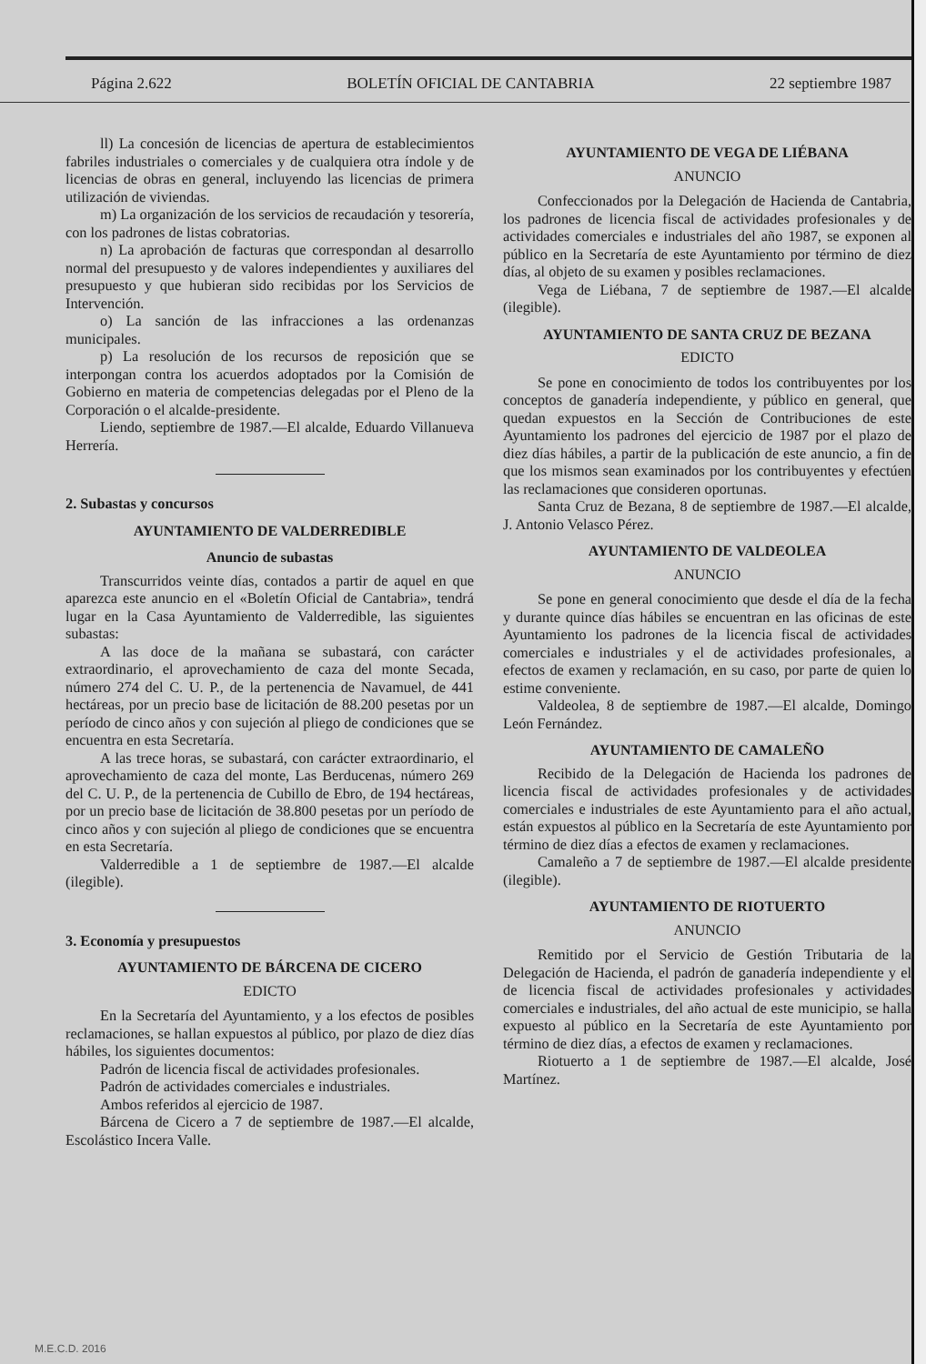Página 2.622 BOLETÍN OFICIAL DE CANTABRIA 22 septiembre 1987
ll) La concesión de licencias de apertura de establecimientos fabriles industriales o comerciales y de cualquiera otra índole y de licencias de obras en general, incluyendo las licencias de primera utilización de viviendas.
m) La organización de los servicios de recaudación y tesorería, con los padrones de listas cobratorias.
n) La aprobación de facturas que correspondan al desarrollo normal del presupuesto y de valores independientes y auxiliares del presupuesto y que hubieran sido recibidas por los Servicios de Intervención.
o) La sanción de las infracciones a las ordenanzas municipales.
p) La resolución de los recursos de reposición que se interpongan contra los acuerdos adoptados por la Comisión de Gobierno en materia de competencias delegadas por el Pleno de la Corporación o el alcalde-presidente.
Liendo, septiembre de 1987.—El alcalde, Eduardo Villanueva Herrería.
2. Subastas y concursos
AYUNTAMIENTO DE VALDERREDIBLE
Anuncio de subastas
Transcurridos veinte días, contados a partir de aquel en que aparezca este anuncio en el «Boletín Oficial de Cantabria», tendrá lugar en la Casa Ayuntamiento de Valderredible, las siguientes subastas:
A las doce de la mañana se subastará, con carácter extraordinario, el aprovechamiento de caza del monte Secada, número 274 del C. U. P., de la pertenencia de Navamuel, de 441 hectáreas, por un precio base de licitación de 88.200 pesetas por un período de cinco años y con sujeción al pliego de condiciones que se encuentra en esta Secretaría.
A las trece horas, se subastará, con carácter extraordinario, el aprovechamiento de caza del monte, Las Berducenas, número 269 del C. U. P., de la pertenencia de Cubillo de Ebro, de 194 hectáreas, por un precio base de licitación de 38.800 pesetas por un período de cinco años y con sujeción al pliego de condiciones que se encuentra en esta Secretaría.
Valderredible a 1 de septiembre de 1987.—El alcalde (ilegible).
3. Economía y presupuestos
AYUNTAMIENTO DE BÁRCENA DE CICERO
EDICTO
En la Secretaría del Ayuntamiento, y a los efectos de posibles reclamaciones, se hallan expuestos al público, por plazo de diez días hábiles, los siguientes documentos:
Padrón de licencia fiscal de actividades profesionales.
Padrón de actividades comerciales e industriales.
Ambos referidos al ejercicio de 1987.
Bárcena de Cicero a 7 de septiembre de 1987.—El alcalde, Escolástico Incera Valle.
AYUNTAMIENTO DE VEGA DE LIÉBANA
ANUNCIO
Confeccionados por la Delegación de Hacienda de Cantabria, los padrones de licencia fiscal de actividades profesionales y de actividades comerciales e industriales del año 1987, se exponen al público en la Secretaría de este Ayuntamiento por término de diez días, al objeto de su examen y posibles reclamaciones.
Vega de Liébana, 7 de septiembre de 1987.—El alcalde (ilegible).
AYUNTAMIENTO DE SANTA CRUZ DE BEZANA
EDICTO
Se pone en conocimiento de todos los contribuyentes por los conceptos de ganadería independiente, y público en general, que quedan expuestos en la Sección de Contribuciones de este Ayuntamiento los padrones del ejercicio de 1987 por el plazo de diez días hábiles, a partir de la publicación de este anuncio, a fin de que los mismos sean examinados por los contribuyentes y efectúen las reclamaciones que consideren oportunas.
Santa Cruz de Bezana, 8 de septiembre de 1987.—El alcalde, J. Antonio Velasco Pérez.
AYUNTAMIENTO DE VALDEOLEA
ANUNCIO
Se pone en general conocimiento que desde el día de la fecha y durante quince días hábiles se encuentran en las oficinas de este Ayuntamiento los padrones de la licencia fiscal de actividades comerciales e industriales y el de actividades profesionales, a efectos de examen y reclamación, en su caso, por parte de quien lo estime conveniente.
Valdeolea, 8 de septiembre de 1987.—El alcalde, Domingo León Fernández.
AYUNTAMIENTO DE CAMALEÑO
Recibido de la Delegación de Hacienda los padrones de licencia fiscal de actividades profesionales y de actividades comerciales e industriales de este Ayuntamiento para el año actual, están expuestos al público en la Secretaría de este Ayuntamiento por término de diez días a efectos de examen y reclamaciones.
Camaleño a 7 de septiembre de 1987.—El alcalde presidente (ilegible).
AYUNTAMIENTO DE RIOTUERTO
ANUNCIO
Remitido por el Servicio de Gestión Tributaria de la Delegación de Hacienda, el padrón de ganadería independiente y el de licencia fiscal de actividades profesionales y actividades comerciales e industriales, del año actual de este municipio, se halla expuesto al público en la Secretaría de este Ayuntamiento por término de diez días, a efectos de examen y reclamaciones.
Riotuerto a 1 de septiembre de 1987.—El alcalde, José Martínez.
M.E.C.D. 2016